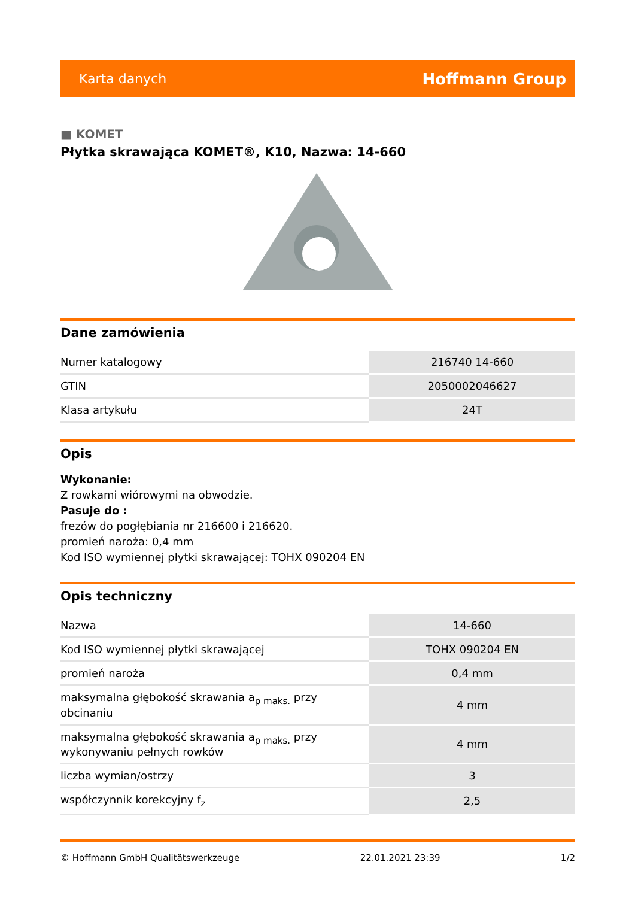Karta danych Hoffmann Group
■ KOMET
Płytka skrawająca KOMET®, K10, Nazwa: 14-660
Dane zamówienia
| Numer katalogowy | 216740 14-660 |
| GTIN | 2050002046627 |
| Klasa artykułu | 24T |
Opis
Wykonanie:
Z rowkami wiórowymi na obwodzie.
Pasuje do :
frezów do pogłębiania nr 216600 i 216620.
promień naroża: 0,4 mm
Kod ISO wymiennej płytki skrawającej: TOHX 090204 EN
Opis techniczny
| Nazwa | 14-660 |
| Kod ISO wymiennej płytki skrawającej | TOHX 090204 EN |
| promień naroża | 0,4 mm |
| maksymalna głębokość skrawania a<sub>p maks.</sub> przy obcinaniu | 4 mm |
| maksymalna głębokość skrawania a<sub>p maks.</sub> przy wykonywaniu pełnych rowków | 4 mm |
| liczba wymian/ostrzy | 3 |
| współczynnik korekcyjny f<sub>z</sub> | 2,5 |
© Hoffmann GmbH Qualitätswerkzeuge 22.01.2021 23:39 1/2